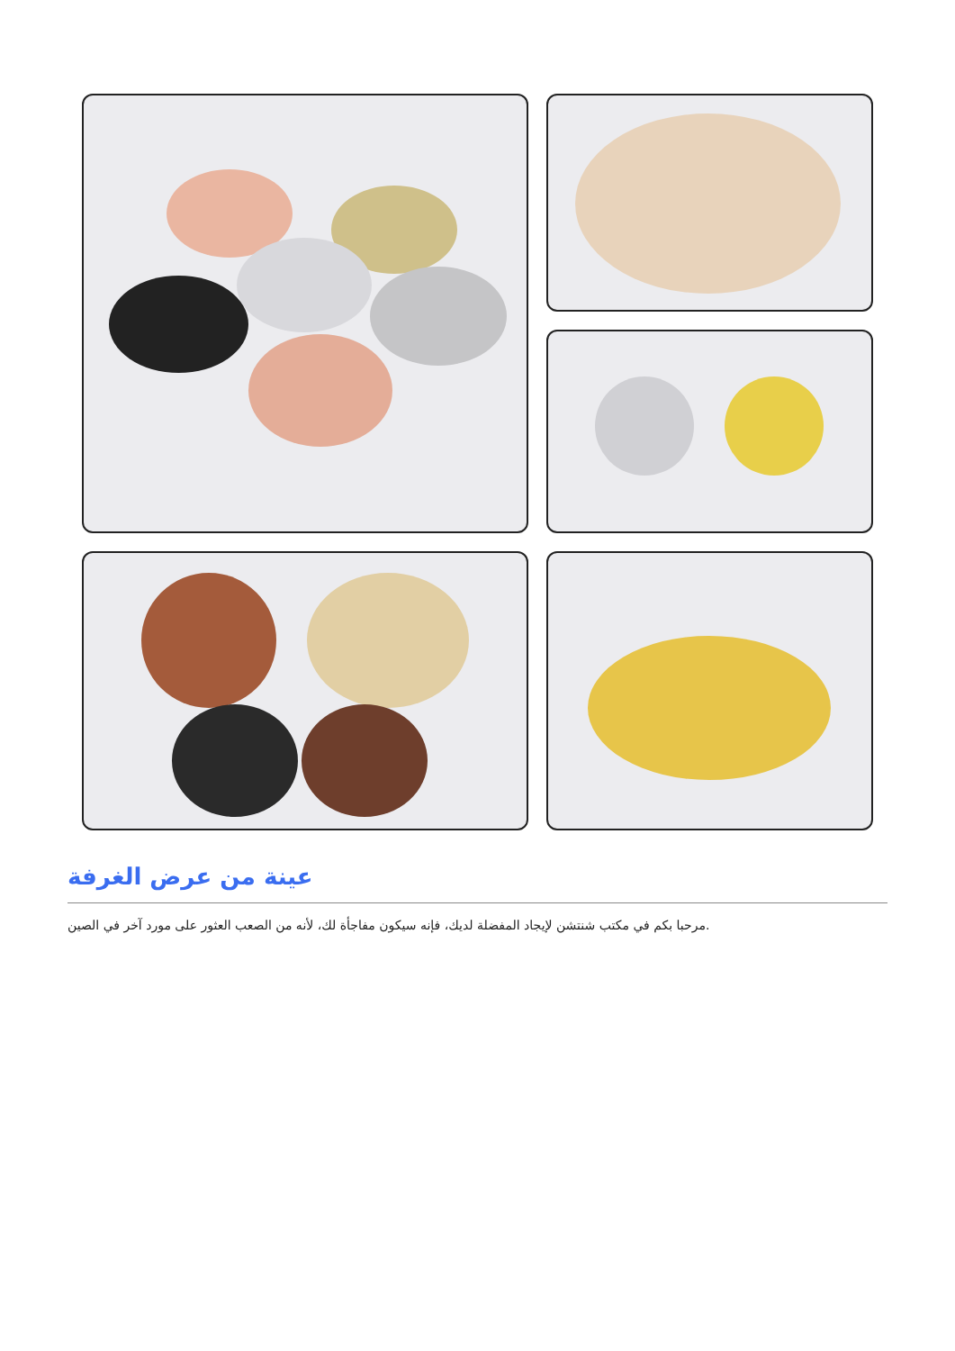عينة من عرض الغرفة
مرحبا بكم في مكتب شنتشن لإيجاد المفضلة لديك، فإنه سيكون مفاجأة لك، لأنه من الصعب العثور على مورد آخر في الصين.